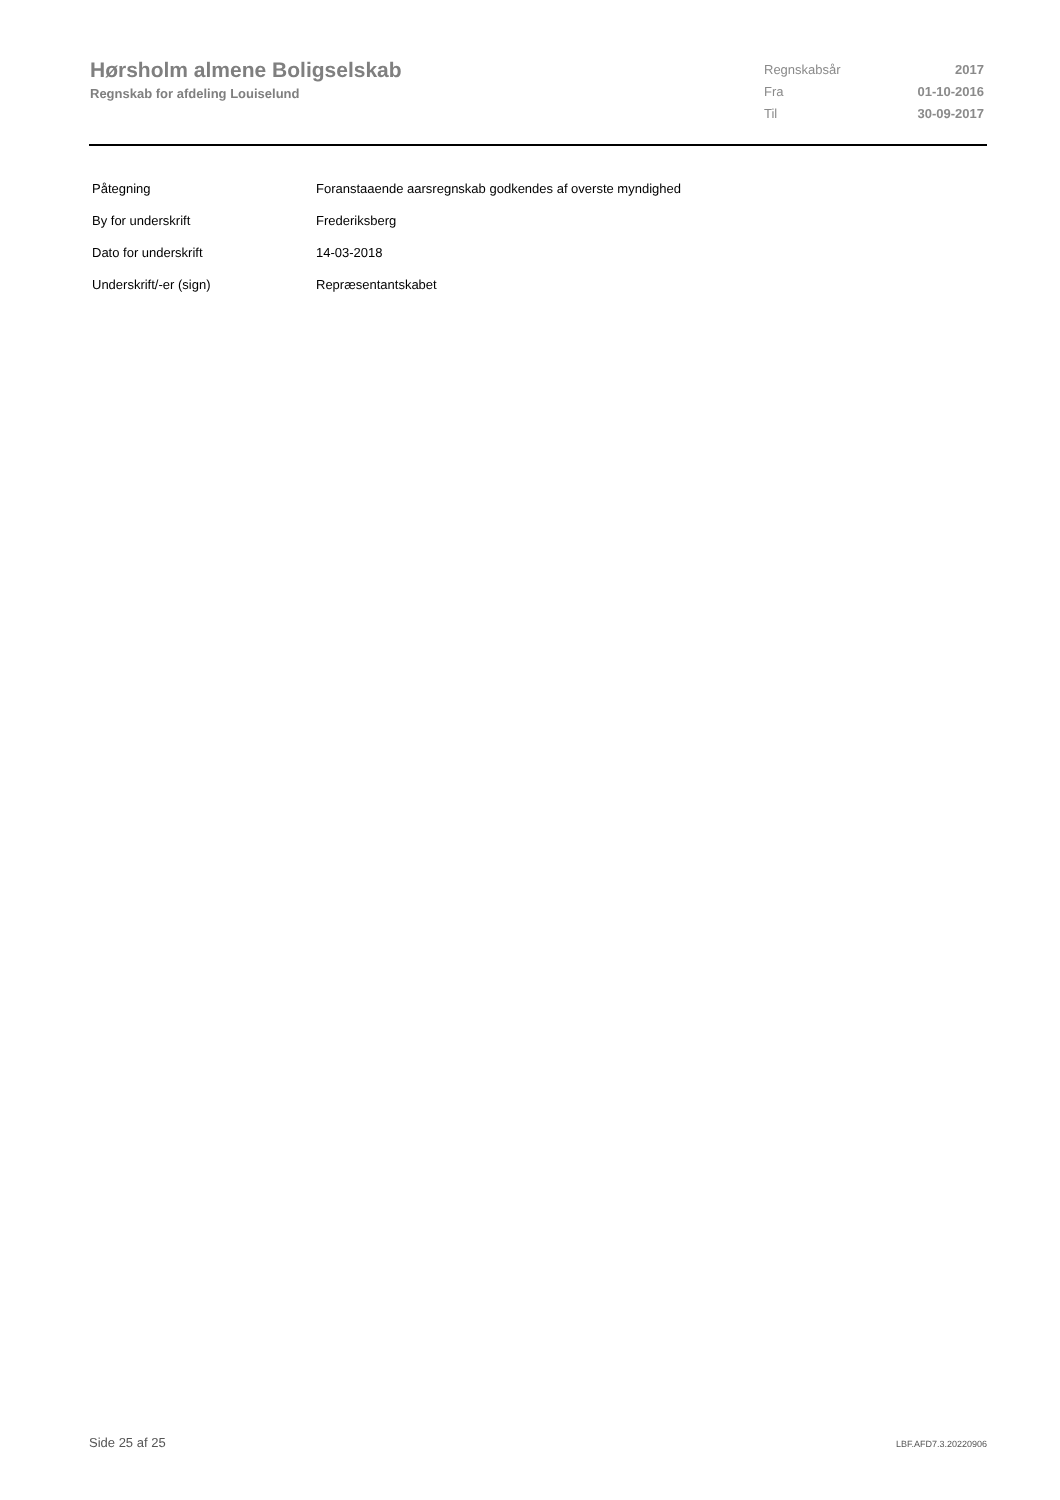Hørsholm almene Boligselskab
Regnskab for afdeling Louiselund
| Regnskabsår | 2017 |
| Fra | 01-10-2016 |
| Til | 30-09-2017 |
| Påtegning | Foranstaaende aarsregnskab godkendes af overste myndighed |
| By for underskrift | Frederiksberg |
| Dato for underskrift | 14-03-2018 |
| Underskrift/-er (sign) | Repræsentantskabet |
Side 25 af 25 LBF.AFD7.3.20220906